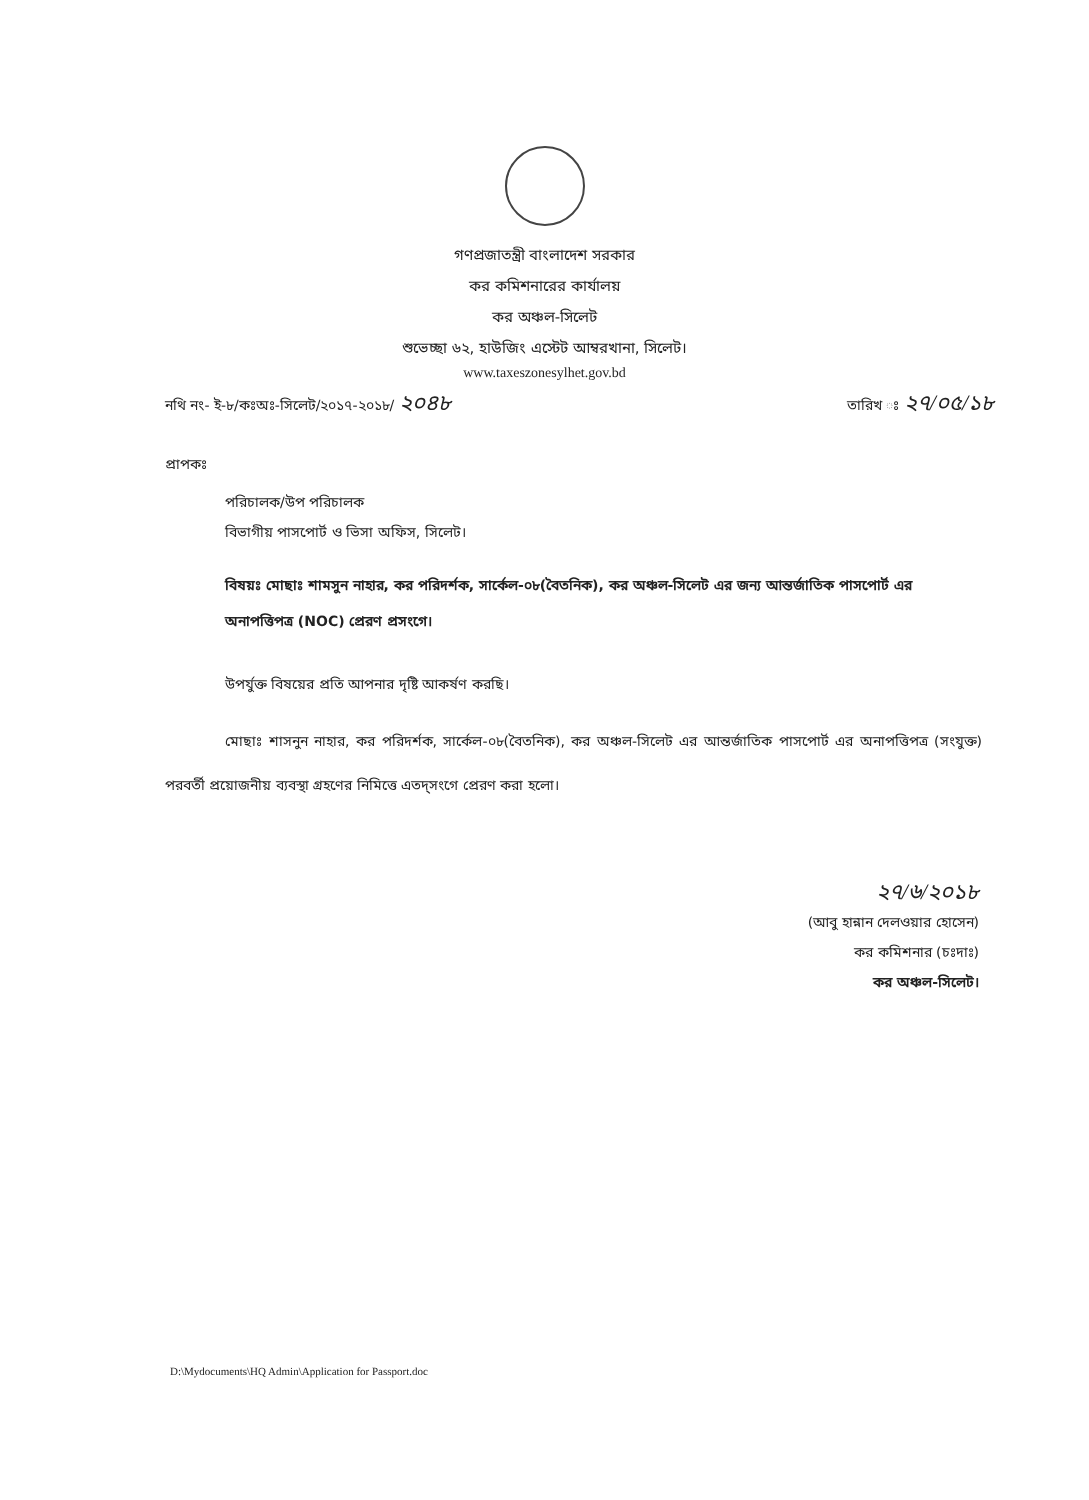গণপ্রজাতন্ত্রী বাংলাদেশ সরকার
কর কমিশনারের কার্যালয়
কর অঞ্চল-সিলেট
শুভেচ্ছা ৬২, হাউজিং এস্টেট আম্বরখানা, সিলেট।
www.taxeszonesylhet.gov.bd
নথি নং- ই-৮/কঃঅঃ-সিলেট/২০১৭-২০১৮/ ২০৪৮ তারিখ ঃ ২৭/০৫/১৮
প্রাপকঃ
পরিচালক/উপ পরিচালক
বিভাগীয় পাসপোর্ট ও ভিসা অফিস, সিলেট।
বিষয়ঃ মোছাঃ শামসুন নাহার, কর পরিদর্শক, সার্কেল-০৮(বৈতনিক), কর অঞ্চল-সিলেট এর জন্য আন্তর্জাতিক পাসপোর্ট এর অনাপত্তিপত্র (NOC) প্রেরণ প্রসংগে।
উপর্যুক্ত বিষয়ের প্রতি আপনার দৃষ্টি আকর্ষণ করছি।
মোছাঃ শাসনুন নাহার, কর পরিদর্শক, সার্কেল-০৮(বৈতনিক), কর অঞ্চল-সিলেট এর আন্তর্জাতিক পাসপোর্ট এর অনাপত্তিপত্র (সংযুক্ত) পরবর্তী প্রয়োজনীয় ব্যবস্থা গ্রহণের নিমিত্তে এতদ্সংগে প্রেরণ করা হলো।
২৭/৬/২০১৮
(আবু হান্নান দেলওয়ার হোসেন)
কর কমিশনার (চঃদাঃ)
কর অঞ্চল-সিলেট।
D:\Mydocuments\HQ Admin\Application for Passport.doc